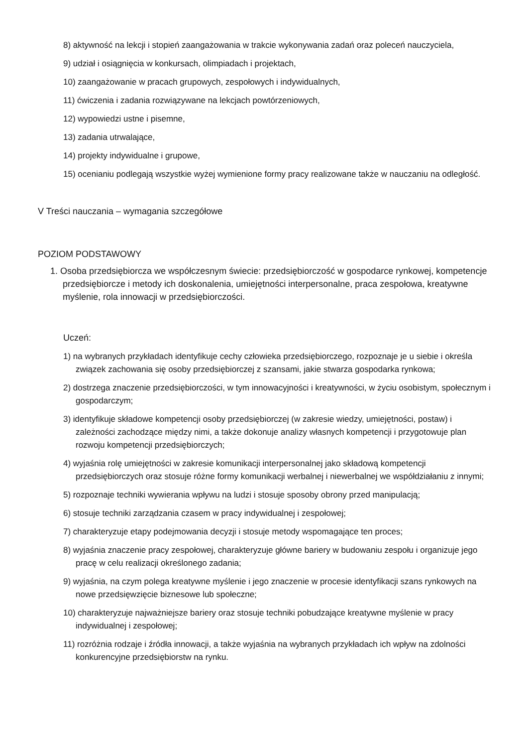8) aktywność na lekcji i stopień zaangażowania w trakcie wykonywania zadań oraz poleceń nauczyciela,
9) udział i osiągnięcia w konkursach, olimpiadach i projektach,
10) zaangażowanie w pracach grupowych, zespołowych i indywidualnych,
11) ćwiczenia i zadania rozwiązywane na lekcjach powtórzeniowych,
12) wypowiedzi ustne i pisemne,
13) zadania utrwalające,
14) projekty indywidualne i grupowe,
15) ocenianiu podlegają wszystkie wyżej wymienione formy pracy realizowane także w nauczaniu na odległość.
V Treści nauczania – wymagania szczegółowe
POZIOM PODSTAWOWY
1. Osoba przedsiębiorcza we współczesnym świecie: przedsiębiorczość w gospodarce rynkowej, kompetencje przedsiębiorcze i metody ich doskonalenia, umiejętności interpersonalne, praca zespołowa, kreatywne myślenie, rola innowacji w przedsiębiorczości.
Uczeń:
1) na wybranych przykładach identyfikuje cechy człowieka przedsiębiorczego, rozpoznaje je u siebie i określa związek zachowania się osoby przedsiębiorczej z szansami, jakie stwarza gospodarka rynkowa;
2) dostrzega znaczenie przedsiębiorczości, w tym innowacyjności i kreatywności, w życiu osobistym, społecznym i gospodarczym;
3) identyfikuje składowe kompetencji osoby przedsiębiorczej (w zakresie wiedzy, umiejętności, postaw) i zależności zachodzące między nimi, a także dokonuje analizy własnych kompetencji i przygotowuje plan rozwoju kompetencji przedsiębiorczych;
4) wyjaśnia rolę umiejętności w zakresie komunikacji interpersonalnej jako składową kompetencji przedsiębiorczych oraz stosuje różne formy komunikacji werbalnej i niewerbalnej we współdziałaniu z innymi;
5) rozpoznaje techniki wywierania wpływu na ludzi i stosuje sposoby obrony przed manipulacją;
6) stosuje techniki zarządzania czasem w pracy indywidualnej i zespołowej;
7) charakteryzuje etapy podejmowania decyzji i stosuje metody wspomagające ten proces;
8) wyjaśnia znaczenie pracy zespołowej, charakteryzuje główne bariery w budowaniu zespołu i organizuje jego pracę w celu realizacji określonego zadania;
9) wyjaśnia, na czym polega kreatywne myślenie i jego znaczenie w procesie identyfikacji szans rynkowych na nowe przedsięwzięcie biznesowe lub społeczne;
10) charakteryzuje najważniejsze bariery oraz stosuje techniki pobudzające kreatywne myślenie w pracy indywidualnej i zespołowej;
11) rozróżnia rodzaje i źródła innowacji, a także wyjaśnia na wybranych przykładach ich wpływ na zdolności konkurencyjne przedsiębiorstw na rynku.